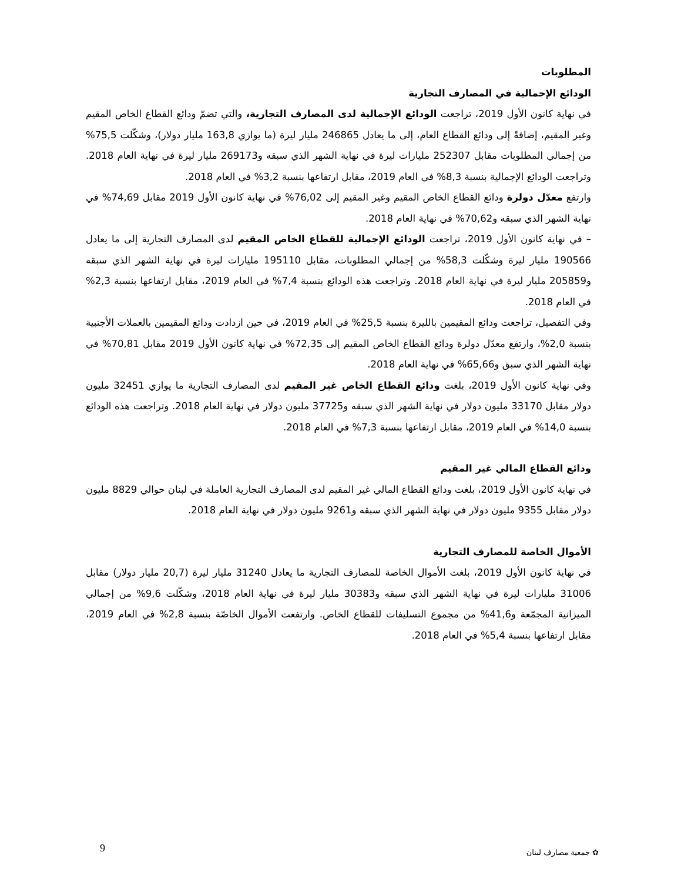المطلوبات
الودائع الإجمالية في المصارف التجارية
في نهاية كانون الأول 2019، تراجعت الودائع الإجمالية لدى المصارف التجارية، والتي تضمّ ودائع القطاع الخاص المقيم وغير المقيم، إضافةً إلى ودائع القطاع العام، إلى ما يعادل 246865 مليار ليرة (ما يوازي 163,8 مليار دولار)، وشكّلت 75,5% من إجمالي المطلوبات مقابل 252307 مليارات ليرة في نهاية الشهر الذي سبقه و269173 مليار ليرة في نهاية العام 2018. وتراجعت الودائع الإجمالية بنسبة 8,3% في العام 2019، مقابل ارتفاعها بنسبة 3,2% في العام 2018.
وارتفع معدّل دولرة ودائع القطاع الخاص المقيم وغير المقيم إلى 76,02% في نهاية كانون الأول 2019 مقابل 74,69% في نهاية الشهر الذي سبقه و70,62% في نهاية العام 2018.
– في نهاية كانون الأول 2019، تراجعت الودائع الإجمالية للقطاع الخاص المقيم لدى المصارف التجارية إلى ما يعادل 190566 مليار ليرة وشكّلت 58,3% من إجمالي المطلوبات، مقابل 195110 مليارات ليرة في نهاية الشهر الذي سبقه و205859 مليار ليرة في نهاية العام 2018. وتراجعت هذه الودائع بنسبة 7,4% في العام 2019، مقابل ارتفاعها بنسبة 2,3% في العام 2018.
وفي التفصيل، تراجعت ودائع المقيمين بالليرة بنسبة 25,5% في العام 2019، في حين ازدادت ودائع المقيمين بالعملات الأجنبية بنسبة 2,0%، وارتفع معدّل دولرة ودائع القطاع الخاص المقيم إلى 72,35% في نهاية كانون الأول 2019 مقابل 70,81% في نهاية الشهر الذي سبق و65,66% في نهاية العام 2018.
وفي نهاية كانون الأول 2019، بلغت ودائع القطاع الخاص غير المقيم لدى المصارف التجارية ما يوازي 32451 مليون دولار مقابل 33170 مليون دولار في نهاية الشهر الذي سبقه و37725 مليون دولار في نهاية العام 2018. وتراجعت هذه الودائع بنسبة 14,0% في العام 2019، مقابل ارتفاعها بنسبة 7,3% في العام 2018.
ودائع القطاع المالي غير المقيم
في نهاية كانون الأول 2019، بلغت ودائع القطاع المالي غير المقيم لدى المصارف التجارية العاملة في لبنان حوالي 8829 مليون دولار مقابل 9355 مليون دولار في نهاية الشهر الذي سبقه و9261 مليون دولار في نهاية العام 2018.
الأموال الخاصة للمصارف التجارية
في نهاية كانون الأول 2019، بلغت الأموال الخاصة للمصارف التجارية ما يعادل 31240 مليار ليرة (20,7 مليار دولار) مقابل 31006 مليارات ليرة في نهاية الشهر الذي سبقه و30383 مليار ليرة في نهاية العام 2018، وشكّلت 9,6% من إجمالي الميزانية المجمّعة و41,6% من مجموع التسليفات للقطاع الخاص. وارتفعت الأموال الخاصّة بنسبة 2,8% في العام 2019، مقابل ارتفاعها بنسبة 5,4% في العام 2018.
9 ✿ جمعية مصارف لبنان